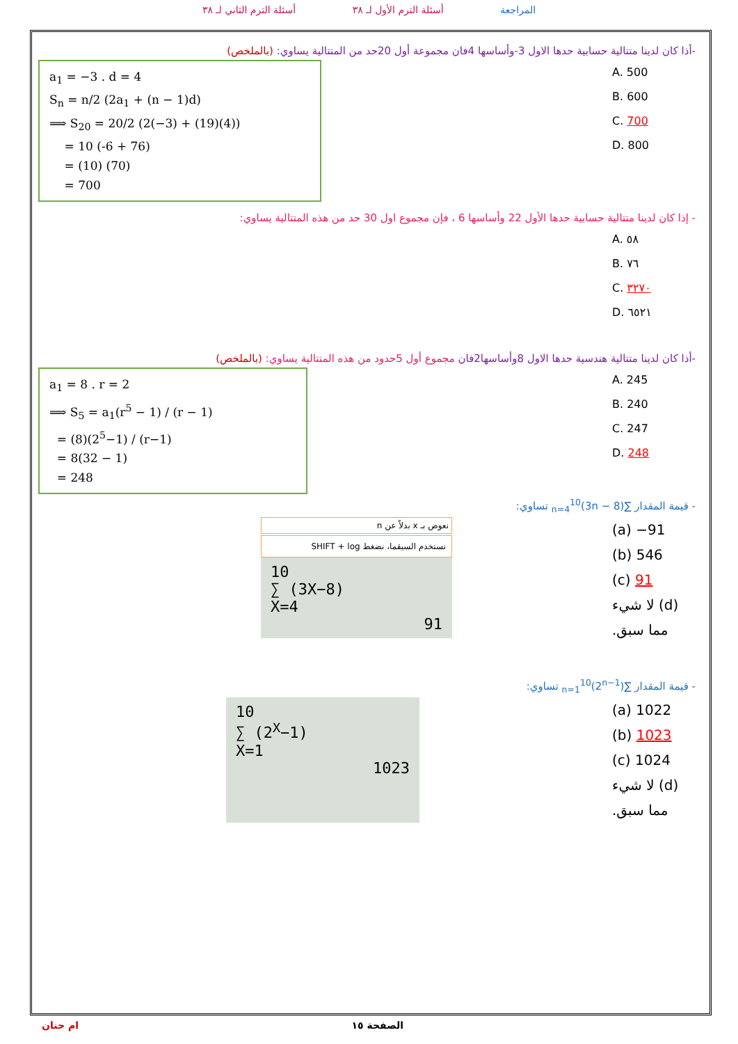المراجعة أسئلة الترم الأول لـ ٣٨ أسئلة الترم الثاني لـ ٣٨
-أذا كان لدينا متتالية حسابية حدها الاول 3-وأساسها 4فان مجموعة أول 20حد من المتتالية يساوي: (بالملخص)
A. 500
B. 600
C. 700
D. 800
a<sub>1</sub> = −3 . d = 4
S<sub>n</sub> = n/2 (2a<sub>1</sub> + (n − 1)d)
⟹ S<sub>20</sub> = 20/2 (2(−3) + (19)(4))
= 10 (-6 + 76)
= (10) (70)
= 700
- إذا كان لدينا متتالية حسابية حدها الأول 22 وأساسها 6 ، فإن مجموع اول 30 حد من هذه المتتالية يساوي:
A. ٥٨
B. ٧٦
C. ٣٢٧٠
D. ٦٥٢١
-أذا كان لدينا متتالية هندسية حدها الاول 8وأساسها2فان مجموع أول 5حدود من هذه المتتالية يساوي: (بالملخص)
A. 245
B. 240
C. 247
D. 248
a<sub>1</sub> = 8 . r = 2
⟹ S<sub>5</sub> = a<sub>1</sub>(r<sup>5</sup> − 1) / (r − 1)
= (8)(2<sup>5</sup>−1) / (r−1)
= 8(32 − 1)
= 248
- قيمة المقدار ∑<sub>n=4</sub><sup>10</sup>(3n − 8) تساوي:
(a) −91
(b) 546
(c) 91
(d) لا شيء مما سبق.
نعوض بـ x بدلاً عن n
نستخدم السيقما، نضغط SHIFT + log
10
∑ (3X−8)
X=4
91
- قيمة المقدار ∑<sub>n=1</sub><sup>10</sup>(2<sup>n−1</sup>) تساوي:
(a) 1022
(b) 1023
(c) 1024
(d) لا شيء مما سبق.
10
∑ (2<sup>X</sup>−1)
X=1
1023
الصفحة ١٥ ام حنان